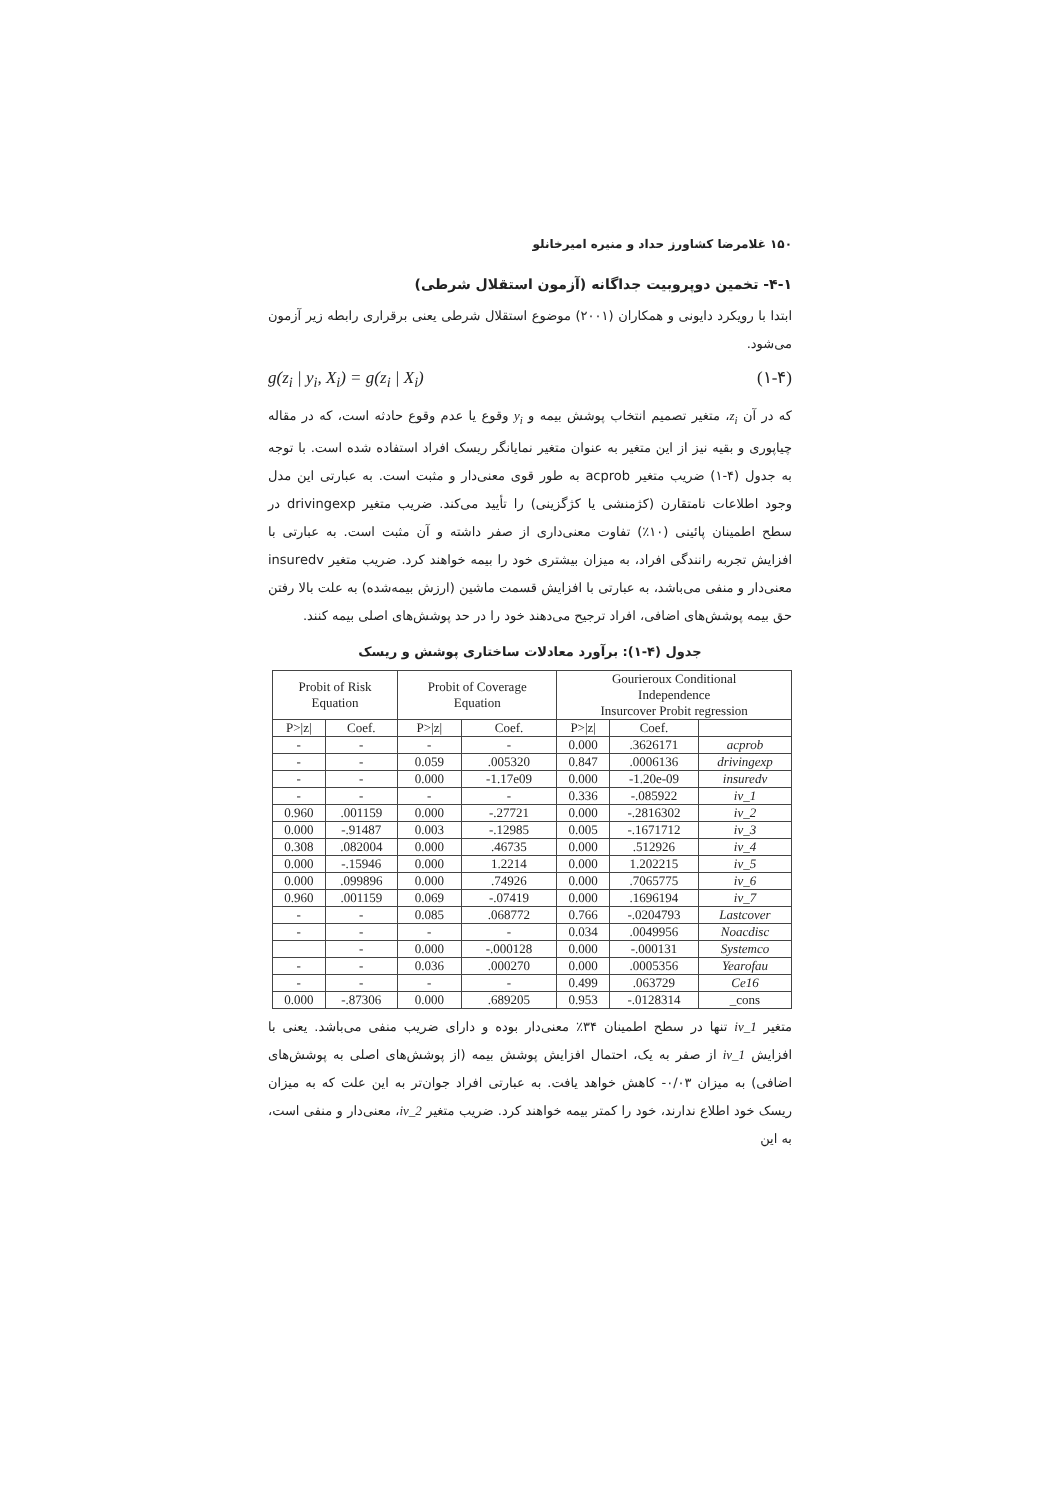۱۵۰ غلامرضا کشاورز حداد و منیره امیرخانلو
۴-۱- تخمین دوپروبیت جداگانه (آزمون استقلال شرطی)
ابتدا با رویکرد دایونی و همکاران (۲۰۰۱) موضوع استقلال شرطی یعنی برقراری رابطه زیر آزمون می‌شود.
g(z<sub>i</sub> | y<sub>i</sub>, X<sub>i</sub>) = g(z<sub>i</sub> | X<sub>i</sub>) (۱-۴)
که در آن z<sub>i</sub>، متغیر تصمیم انتخاب پوشش بیمه و y<sub>i</sub> وقوع یا عدم وقوع حادثه است، که در مقاله چیاپوری و بقیه نیز از این متغیر به عنوان متغیر نمایانگر ریسک افراد استفاده شده است. با توجه به جدول (۴-۱) ضریب متغیر acprob به طور قوی معنی‌دار و مثبت است. به عبارتی این مدل وجود اطلاعات نامتقارن (کژمنشی یا کژگزینی) را تأیید می‌کند. ضریب متغیر drivingexp در سطح اطمینان پائینی (۱۰٪) تفاوت معنی‌داری از صفر داشته و آن مثبت است. به عبارتی با افزایش تجربه رانندگی افراد، به میزان بیشتری خود را بیمه خواهند کرد. ضریب متغیر insuredv معنی‌دار و منفی می‌باشد، به عبارتی با افزایش قسمت ماشین (ارزش بیمه‌شده) به علت بالا رفتن حق بیمه پوشش‌های اضافی، افراد ترجیح می‌دهند خود را در حد پوشش‌های اصلی بیمه کنند.
جدول (۴-۱): برآورد معادلات ساختاری پوشش و ریسک
| Probit of Risk Equation | | Probit of Coverage Equation | | Gourieroux Conditional Independence Insurcover Probit regression | | |
| --- | --- | --- | --- | --- | --- | --- |
| P>/z/ | Coef. | P>/z/ | Coef. | P>/z/ | Coef. | |
| - | - | - | - | 0.000 | .3626171 | acprob |
| - | - | 0.059 | .005320 | 0.847 | .0006136 | drivingexp |
| - | - | 0.000 | -1.17e09 | 0.000 | -1.20e-09 | insuredv |
| - | - | - | - | 0.336 | -.085922 | iv_1 |
| 0.960 | .001159 | 0.000 | -.27721 | 0.000 | -.2816302 | iv_2 |
| 0.000 | -.91487 | 0.003 | -.12985 | 0.005 | -.1671712 | iv_3 |
| 0.308 | .082004 | 0.000 | .46735 | 0.000 | .512926 | iv_4 |
| 0.000 | -.15946 | 0.000 | 1.2214 | 0.000 | 1.202215 | iv_5 |
| 0.000 | .099896 | 0.000 | .74926 | 0.000 | .7065775 | iv_6 |
| 0.960 | .001159 | 0.069 | -.07419 | 0.000 | .1696194 | iv_7 |
| - | - | 0.085 | .068772 | 0.766 | -.0204793 | Lastcover |
| - | - | - | - | 0.034 | .0049956 | Noacdisc |
| | - | 0.000 | -.000128 | 0.000 | -.000131 | Systemco |
| - | - | 0.036 | .000270 | 0.000 | .0005356 | Yearofau |
| - | - | - | - | 0.499 | .063729 | Ce16 |
| 0.000 | -.87306 | 0.000 | .689205 | 0.953 | -.0128314 | _cons |
متغیر iv_1 تنها در سطح اطمینان ۳۴٪ معنی‌دار بوده و دارای ضریب منفی می‌باشد. یعنی با افزایش iv_1 از صفر به یک، احتمال افزایش پوشش بیمه (از پوشش‌های اصلی به پوشش‌های اضافی) به میزان ۰/۰۳- کاهش خواهد یافت. به عبارتی افراد جوان‌تر به این علت که به میزان ریسک خود اطلاع ندارند، خود را کمتر بیمه خواهند کرد. ضریب متغیر iv_2، معنی‌دار و منفی است، به این